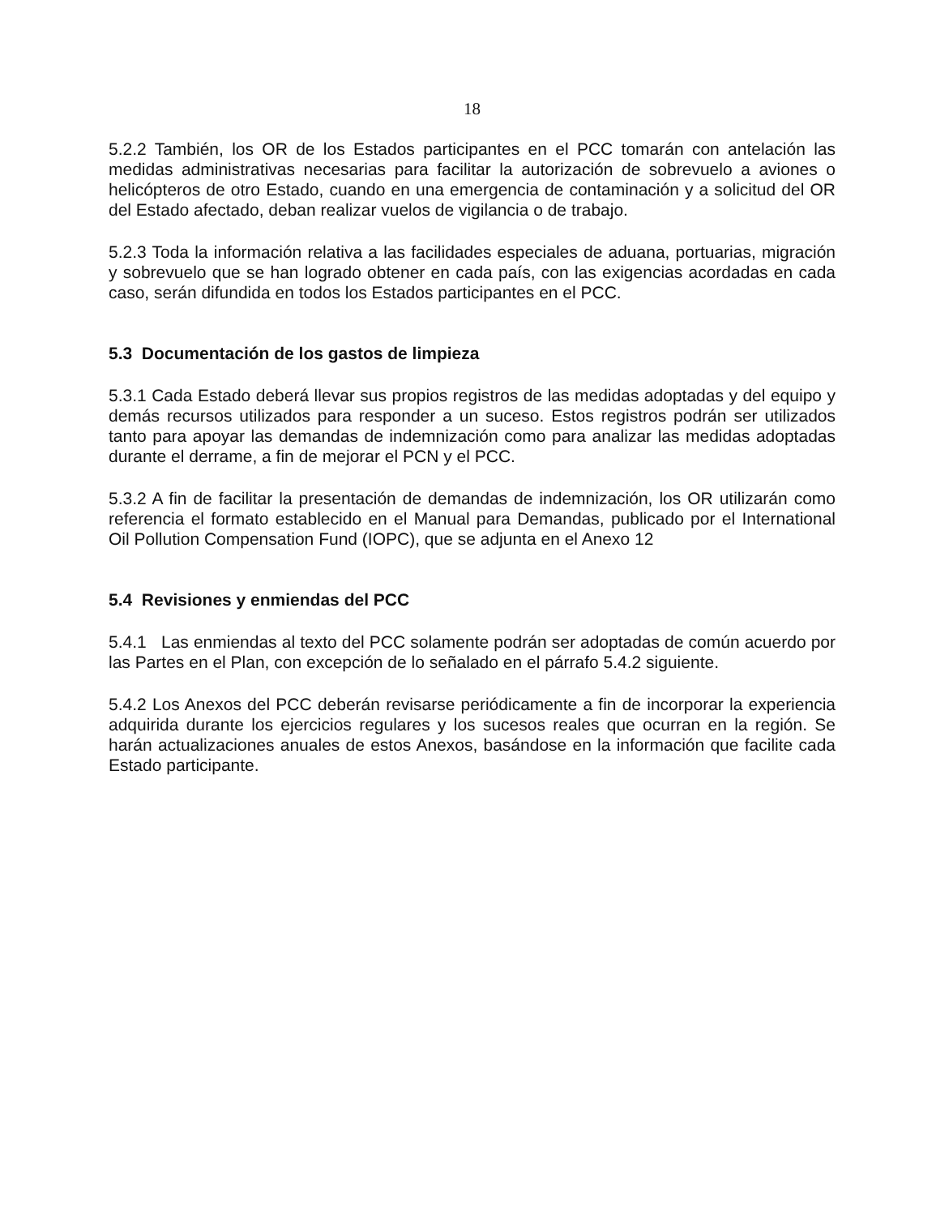18
5.2.2 También, los OR de los Estados participantes en el PCC tomarán con antelación las medidas administrativas necesarias para facilitar la autorización de sobrevuelo a aviones o helicópteros de otro Estado, cuando en una emergencia de contaminación y a solicitud del OR del Estado afectado, deban realizar vuelos de vigilancia o de trabajo.
5.2.3 Toda la información relativa a las facilidades especiales de aduana, portuarias, migración y sobrevuelo que se han logrado obtener en cada país, con las exigencias acordadas en cada caso, serán difundida en todos los Estados participantes en el PCC.
5.3 Documentación de los gastos de limpieza
5.3.1 Cada Estado deberá llevar sus propios registros de las medidas adoptadas y del equipo y demás recursos utilizados para responder a un suceso. Estos registros podrán ser utilizados tanto para apoyar las demandas de indemnización como para analizar las medidas adoptadas durante el derrame, a fin de mejorar el PCN y el PCC.
5.3.2 A fin de facilitar la presentación de demandas de indemnización, los OR utilizarán como referencia el formato establecido en el Manual para Demandas, publicado por el International Oil Pollution Compensation Fund (IOPC), que se adjunta en el Anexo 12
5.4 Revisiones y enmiendas del PCC
5.4.1 Las enmiendas al texto del PCC solamente podrán ser adoptadas de común acuerdo por las Partes en el Plan, con excepción de lo señalado en el párrafo 5.4.2 siguiente.
5.4.2 Los Anexos del PCC deberán revisarse periódicamente a fin de incorporar la experiencia adquirida durante los ejercicios regulares y los sucesos reales que ocurran en la región. Se harán actualizaciones anuales de estos Anexos, basándose en la información que facilite cada Estado participante.